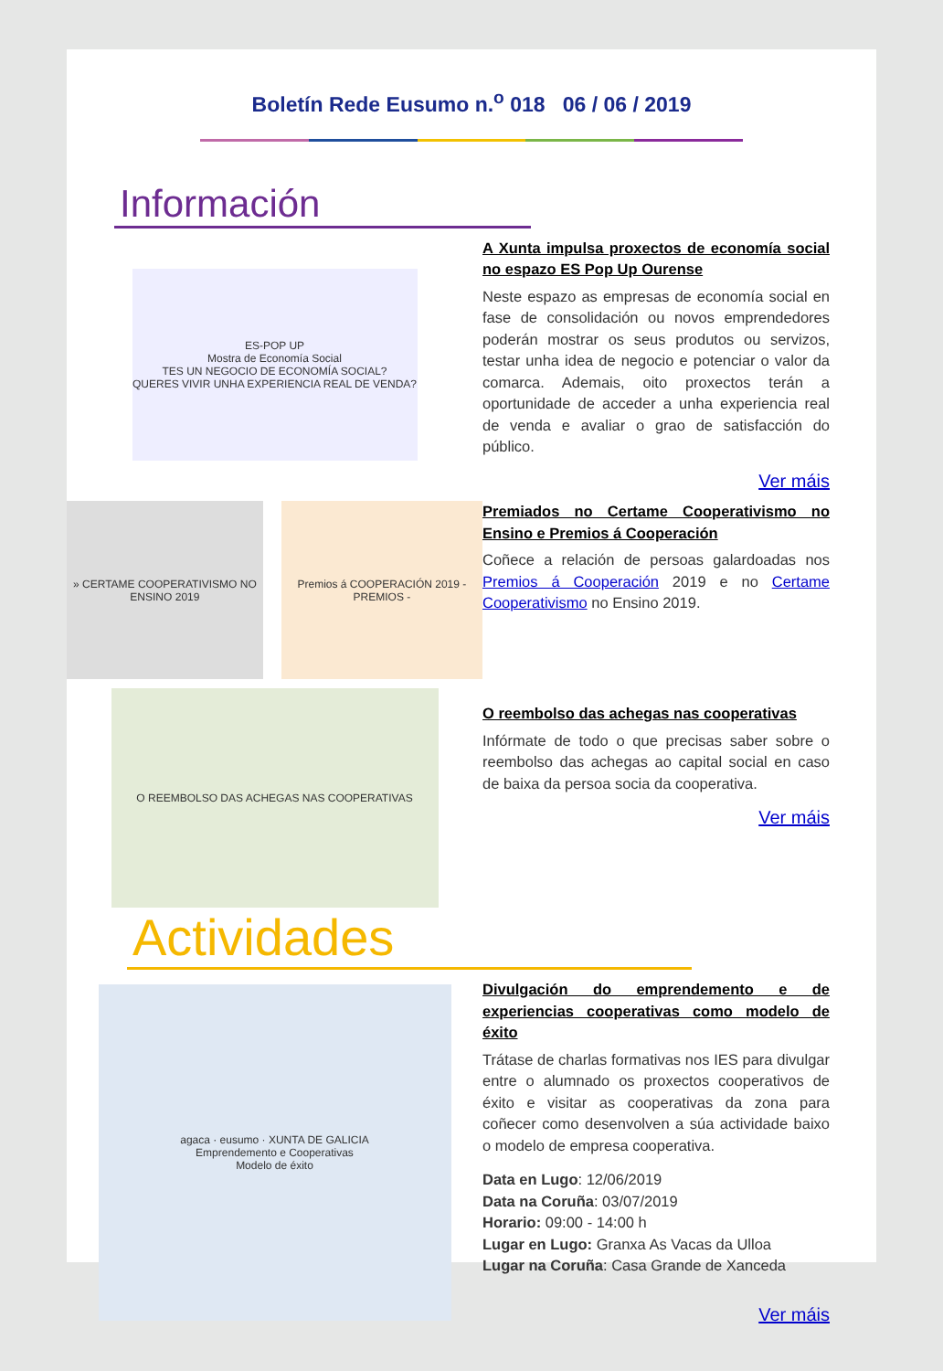Boletín Rede Eusumo n.<sup>o</sup> 018 06 / 06 / 2019
Información
ES-POP UP
Mostra de Economía Social
TES UN NEGOCIO DE ECONOMÍA SOCIAL?
QUERES VIVIR UNHA EXPERIENCIA REAL DE VENDA?
A Xunta impulsa proxectos de economía social no espazo ES Pop Up Ourense
Neste espazo as empresas de economía social en fase de consolidación ou novos emprendedores poderán mostrar os seus produtos ou servizos, testar unha idea de negocio e potenciar o valor da comarca. Ademais, oito proxectos terán a oportunidade de acceder a unha experiencia real de venda e avaliar o grao de satisfacción do público.
Ver máis
» CERTAME COOPERATIVISMO NO ENSINO 2019
Premios á COOPERACIÓN 2019 - PREMIOS -
Premiados no Certame Cooperativismo no Ensino e Premios á Cooperación
Coñece a relación de persoas galardoadas nos Premios á Cooperación 2019 e no Certame Cooperativismo no Ensino 2019.
O REEMBOLSO DAS ACHEGAS NAS COOPERATIVAS
O reembolso das achegas nas cooperativas
Infórmate de todo o que precisas saber sobre o reembolso das achegas ao capital social en caso de baixa da persoa socia da cooperativa.
Ver máis
Actividades
agaca · eusumo · XUNTA DE GALICIA
Emprendemento e Cooperativas
Modelo de éxito
Divulgación do emprendemento e de experiencias cooperativas como modelo de éxito
Trátase de charlas formativas nos IES para divulgar entre o alumnado os proxectos cooperativos de éxito e visitar as cooperativas da zona para coñecer como desenvolven a súa actividade baixo o modelo de empresa cooperativa.
Data en Lugo: 12/06/2019
Data na Coruña: 03/07/2019
Horario: 09:00 - 14:00 h
Lugar en Lugo: Granxa As Vacas da Ulloa
Lugar na Coruña: Casa Grande de Xanceda
Ver máis